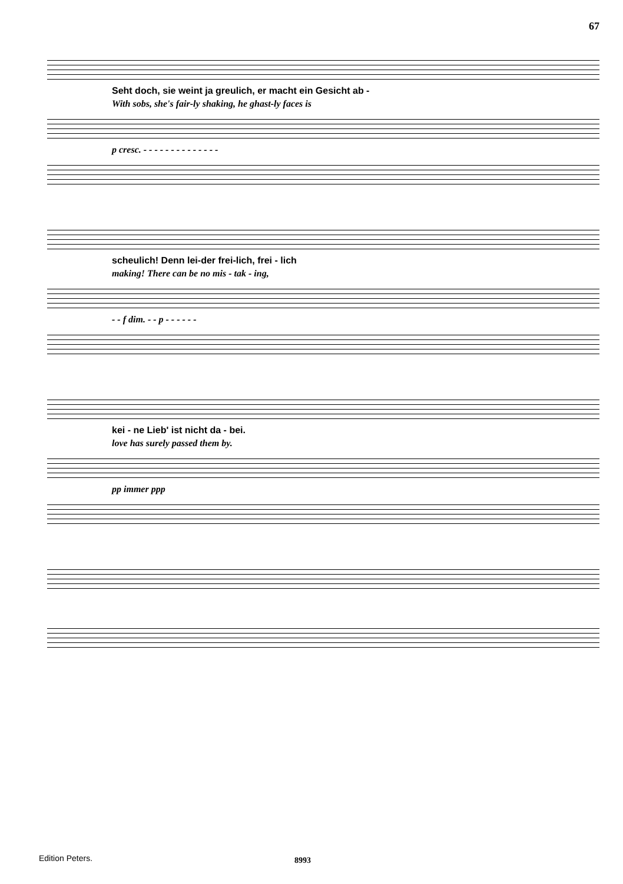67
Seht doch, sie weint ja greulich, er macht ein Gesicht ab -
With sobs, she's fair-ly shaking, he ghast-ly faces is
p cresc. - - - - - - - - - - - - - -
scheulich! Denn lei-der frei-lich, frei - lich
making! There can be no mis - tak - ing,
- - f dim. - - p - - - - - -
kei - ne Lieb' ist nicht da - bei.
love has surely passed them by.
pp immer ppp
Edition Peters. 8993